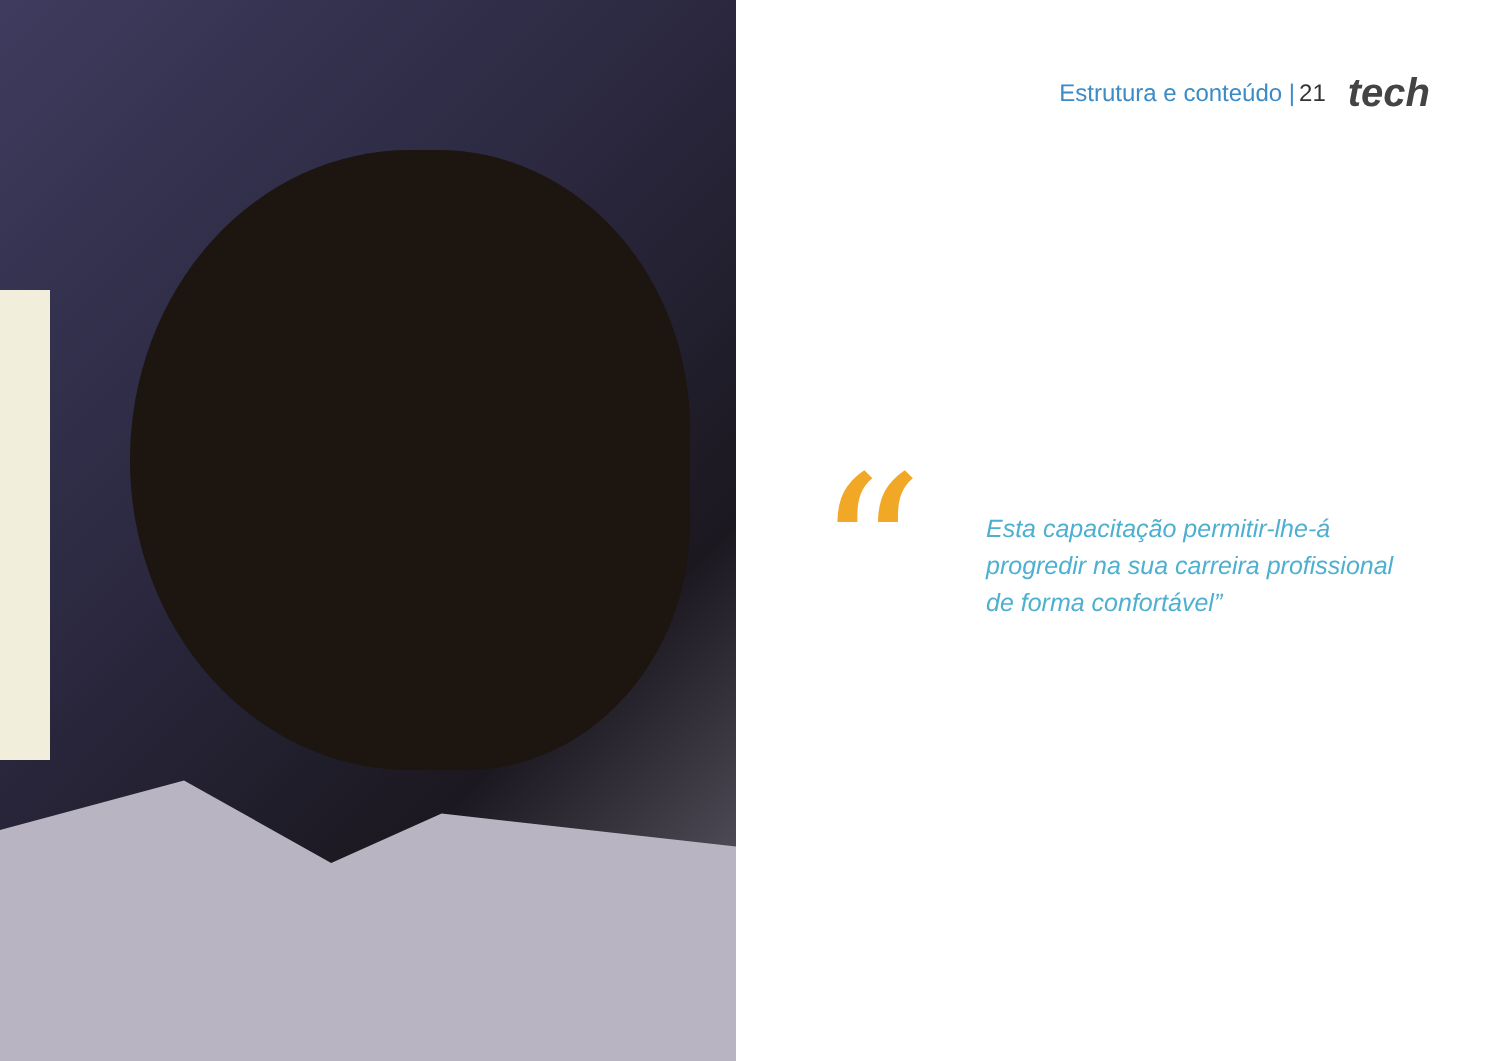Estrutura e conteúdo | 21 tech
“
Esta capacitação permitir-lhe-á progredir na sua carreira profissional de forma confortável”